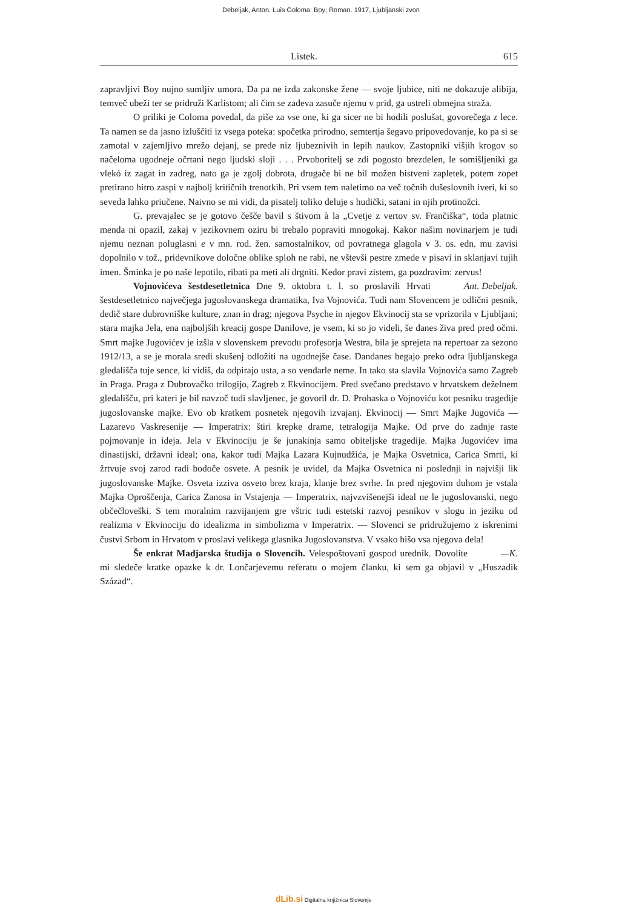Debeljak, Anton. Luis Goloma: Boy; Roman. 1917, Ljubljanski zvon
Listek. 615
zapravljivi Boy nujno sumljiv umora. Da pa ne izda zakonske žene — svoje ljubice, niti ne dokazuje alibija, temveč ubeži ter se pridruži Karlistom; ali čim se zadeva zasuče njemu v prid, ga ustreli obmejna straža.
O priliki je Coloma povedal, da piše za vse one, ki ga sicer ne bi hodili poslušat, govorečega z lece. Ta namen se da jasno izluščiti iz vsega poteka: spočetka prirodno, semtertja šegavo pripovedovanje, ko pa si se zamotal v zajemljivo mrežo dejanj, se prede niz ljubeznivih in lepih naukov. Zastopniki višjih krogov so načeloma ugodneje očrtani nego ljudski sloji . . . Prvoboritelj se zdi pogosto brezdelen, le somišljeniki ga vlekó iz zagat in zadreg, nato ga je zgolj dobrota, drugače bi ne bil možen bistveni zapletek, potem zopet pretirano hitro zaspi v najbolj kritičnih trenotkih. Pri vsem tem naletimo na več točnih dušeslovnih iveri, ki so seveda lahko priučene. Naivno se mi vidi, da pisatelj toliko deluje s hudički, satani in njih protinožci.
G. prevajalec se je gotovo češče bavil s štivom à la „Cvetje z vertov sv. Frančiška“, toda platnic menda ni opazil, zakaj v jezikovnem oziru bi trebalo popraviti mnogokaj. Kakor našim novinarjem je tudi njemu neznan poluglasni e v mn. rod. žen. samostalnikov, od povratnega glagola v 3. os. edn. mu zavisi dopolnilo v tož., pridevnikove določne oblike sploh ne rabi, ne vštevši pestre zmede v pisavi in sklanjavi tujih imen. Šminka je po naše lepotilo, ribati pa meti ali drgniti. Kedor pravi zistem, ga pozdravim: zervus! Ant. Debeljak.
Vojnovićeva šestdesetletnica Dne 9. oktobra t. l. so proslavili Hrvati šestdesetletnico največjega jugoslovanskega dramatika, Iva Vojnovića. Tudi nam Slovencem je odlični pesnik, dedič stare dubrovniške kulture, znan in drag; njegova Psyche in njegov Ekvinocij sta se vprizorila v Ljubljani; stara majka Jela, ena najboljših kreacij gospe Danilove, je vsem, ki so jo videli, še danes živa pred pred očmi. Smrt majke Jugovićev je izšla v slovenskem prevodu profesorja Westra, bila je sprejeta na repertoar za sezono 1912/13, a se je morala sredi skušenj odložiti na ugodnejše čase. Dandanes begajo preko odra ljubljanskega gledališča tuje sence, ki vidiš, da odpirajo usta, a so vendarle neme. In tako sta slavila Vojnovića samo Zagreb in Praga. Praga z Dubrovačko trilogijo, Zagreb z Ekvinocijem. Pred svečano predstavo v hrvatskem deželnem gledališču, pri kateri je bil navzoč tudi slavljenec, je govoril dr. D. Prohaska o Vojnoviću kot pesniku tragedije jugoslovanske majke. Evo ob kratkem posnetek njegovih izvajanj. Ekvinocij — Smrt Majke Jugovića — Lazarevo Vaskresenije — Imperatrix: štiri krepke drame, tetralogija Majke. Od prve do zadnje raste pojmovanje in ideja. Jela v Ekvinociju je še junakinja samo obiteljske tragedije. Majka Jugovićev ima dinastijski, državni ideal; ona, kakor tudi Majka Lazara Kujnudžića, je Majka Osvetnica, Carica Smrti, ki žrtvuje svoj zarod radi bodoče osvete. A pesnik je uvidel, da Majka Osvetnica ni poslednji in najvišji lik jugoslovanske Majke. Osveta izziva osveto brez kraja, klanje brez svrhe. In pred njegovim duhom je vstala Majka Oproščenja, Carica Zanosa in Vstajenja — Imperatrix, najvzvišenejši ideal ne le jugoslovanski, nego občečloveški. S tem moralnim razvijanjem gre vštric tudi estetski razvoj pesnikov v slogu in jeziku od realizma v Ekvinociju do idealizma in simbolizma v Imperatrix. — Slovenci se pridružujemo z iskrenimi čustvi Srbom in Hrvatom v proslavi velikega glasnika Jugoslovanstva. V vsako hišo vsa njegova dela! —K.
Še enkrat Madjarska študija o Slovencih. Velespoštovani gospod urednik. Dovolite mi sledeče kratke opazke k dr. Lončarjevemu referatu o mojem članku, ki sem ga objavil v „Huszadik Század“.
dLib.si Digitalna knjižnica Slovenije